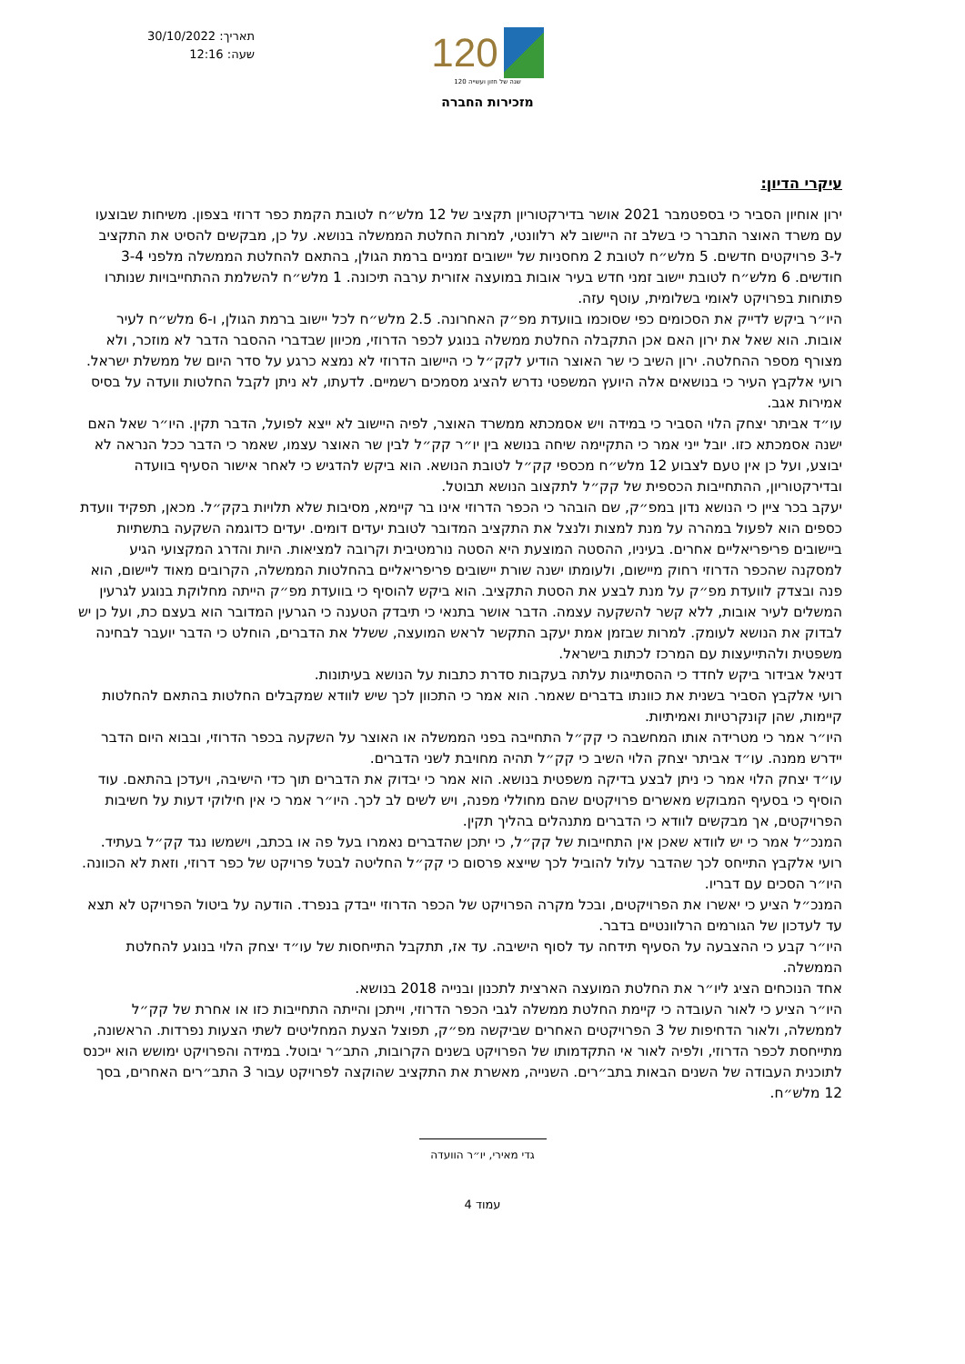תאריך: 30/10/2022
שעה: 12:16
120
120 שנה של חזון ועשייה
מזכירות החברה
עיקרי הדיון:
ירון אוחיון הסביר כי בספטמבר 2021 אושר בדירקטוריון תקציב של 12 מלש״ח לטובת הקמת כפר דרוזי בצפון. משיחות שבוצעו עם משרד האוצר התברר כי בשלב זה היישוב לא רלוונטי, למרות החלטת הממשלה בנושא. על כן, מבקשים להסיט את התקציב ל-3 פרויקטים חדשים. 5 מלש״ח לטובת 2 מחסניות של יישובים זמניים ברמת הגולן, בהתאם להחלטת הממשלה מלפני 3-4 חודשים. 6 מלש״ח לטובת יישוב זמני חדש בעיר אובות במועצה אזורית ערבה תיכונה. 1 מלש״ח להשלמת ההתחייבויות שנותרו פתוחות בפרויקט לאומי בשלומית, עוטף עזה.
היו״ר ביקש לדייק את הסכומים כפי שסוכמו בוועדת מפ״ק האחרונה. 2.5 מלש״ח לכל יישוב ברמת הגולן, ו-6 מלש״ח לעיר אובות. הוא שאל את ירון האם אכן התקבלה החלטת ממשלה בנוגע לכפר הדרוזי, מכיוון שבדברי ההסבר הדבר לא מוזכר, ולא מצורף מספר ההחלטה. ירון השיב כי שר האוצר הודיע לקק״ל כי היישוב הדרוזי לא נמצא כרגע על סדר היום של ממשלת ישראל.
רועי אלקבץ העיר כי בנושאים אלה היועץ המשפטי נדרש להציג מסמכים רשמיים. לדעתו, לא ניתן לקבל החלטות וועדה על בסיס אמירות אגב.
עו״ד אביתר יצחק הלוי הסביר כי במידה ויש אסמכתא ממשרד האוצר, לפיה היישוב לא ייצא לפועל, הדבר תקין. היו״ר שאל האם ישנה אסמכתא כזו. יובל ייני אמר כי התקיימה שיחה בנושא בין יו״ר קק״ל לבין שר האוצר עצמו, שאמר כי הדבר ככל הנראה לא יבוצע, ועל כן אין טעם לצבוע 12 מלש״ח מכספי קק״ל לטובת הנושא. הוא ביקש להדגיש כי לאחר אישור הסעיף בוועדה ובדירקטוריון, ההתחייבות הכספית של קק״ל לתקצוב הנושא תבוטל.
יעקב בכר ציין כי הנושא נדון במפ״ק, שם הובהר כי הכפר הדרוזי אינו בר קיימא, מסיבות שלא תלויות בקק״ל. מכאן, תפקיד וועדת כספים הוא לפעול במהרה על מנת למצות ולנצל את התקציב המדובר לטובת יעדים דומים. יעדים כדוגמה השקעה בתשתיות ביישובים פריפריאליים אחרים. בעיניו, ההסטה המוצעת היא הסטה נורמטיבית וקרובה למציאות. היות והדרג המקצועי הגיע למסקנה שהכפר הדרוזי רחוק מיישום, ולעומתו ישנה שורת יישובים פריפריאליים בהחלטות הממשלה, הקרובים מאוד ליישום, הוא פנה ובצדק לוועדת מפ״ק על מנת לבצע את הסטת התקציב. הוא ביקש להוסיף כי בוועדת מפ״ק הייתה מחלוקת בנוגע לגרעין המשלים לעיר אובות, ללא קשר להשקעה עצמה. הדבר אושר בתנאי כי תיבדק הטענה כי הגרעין המדובר הוא בעצם כת, ועל כן יש לבדוק את הנושא לעומק. למרות שבזמן אמת יעקב התקשר לראש המועצה, ששלל את הדברים, הוחלט כי הדבר יועבר לבחינה משפטית ולהתייעצות עם המרכז לכתות בישראל.
דניאל אבידור ביקש לחדד כי ההסתייגות עלתה בעקבות סדרת כתבות על הנושא בעיתונות.
רועי אלקבץ הסביר בשנית את כוונתו בדברים שאמר. הוא אמר כי התכוון לכך שיש לוודא שמקבלים החלטות בהתאם להחלטות קיימות, שהן קונקרטיות ואמיתיות.
היו״ר אמר כי מטרידה אותו המחשבה כי קק״ל התחייבה בפני הממשלה או האוצר על השקעה בכפר הדרוזי, ובבוא היום הדבר יידרש ממנה. עו״ד אביתר יצחק הלוי השיב כי קק״ל תהיה מחויבת לשני הדברים.
עו״ד יצחק הלוי אמר כי ניתן לבצע בדיקה משפטית בנושא. הוא אמר כי יבדוק את הדברים תוך כדי הישיבה, ויעדכן בהתאם. עוד הוסיף כי בסעיף המבוקש מאשרים פרויקטים שהם מחוללי מפנה, ויש לשים לב לכך. היו״ר אמר כי אין חילוקי דעות על חשיבות הפרויקטים, אך מבקשים לוודא כי הדברים מתנהלים בהליך תקין.
המנכ״ל אמר כי יש לוודא שאכן אין התחייבות של קק״ל, כי יתכן שהדברים נאמרו בעל פה או בכתב, וישמשו נגד קק״ל בעתיד.
רועי אלקבץ התייחס לכך שהדבר עלול להוביל לכך שייצא פרסום כי קק״ל החליטה לבטל פרויקט של כפר דרוזי, וזאת לא הכוונה. היו״ר הסכים עם דבריו.
המנכ״ל הציע כי יאשרו את הפרויקטים, ובכל מקרה הפרויקט של הכפר הדרוזי ייבדק בנפרד. הודעה על ביטול הפרויקט לא תצא עד לעדכון של הגורמים הרלוונטיים בדבר.
היו״ר קבע כי ההצבעה על הסעיף תידחה עד לסוף הישיבה. עד אז, תתקבל התייחסות של עו״ד יצחק הלוי בנוגע להחלטת הממשלה.
אחד הנוכחים הציג ליו״ר את החלטת המועצה הארצית לתכנון ובנייה 2018 בנושא.
היו״ר הציע כי לאור העובדה כי קיימת החלטת ממשלה לגבי הכפר הדרוזי, וייתכן והייתה התחייבות כזו או אחרת של קק״ל לממשלה, ולאור הדחיפות של 3 הפרויקטים האחרים שביקשה מפ״ק, תפוצל הצעת המחליטים לשתי הצעות נפרדות. הראשונה, מתייחסת לכפר הדרוזי, ולפיה לאור אי התקדמותו של הפרויקט בשנים הקרובות, התב״ר יבוטל. במידה והפרויקט ימושש הוא ייכנס לתוכנית העבודה של השנים הבאות בתב״רים. השנייה, מאשרת את התקציב שהוקצה לפרויקט עבור 3 התב״רים האחרים, בסך 12 מלש״ח.
גדי מאירי, יו״ר הוועדה
עמוד 4